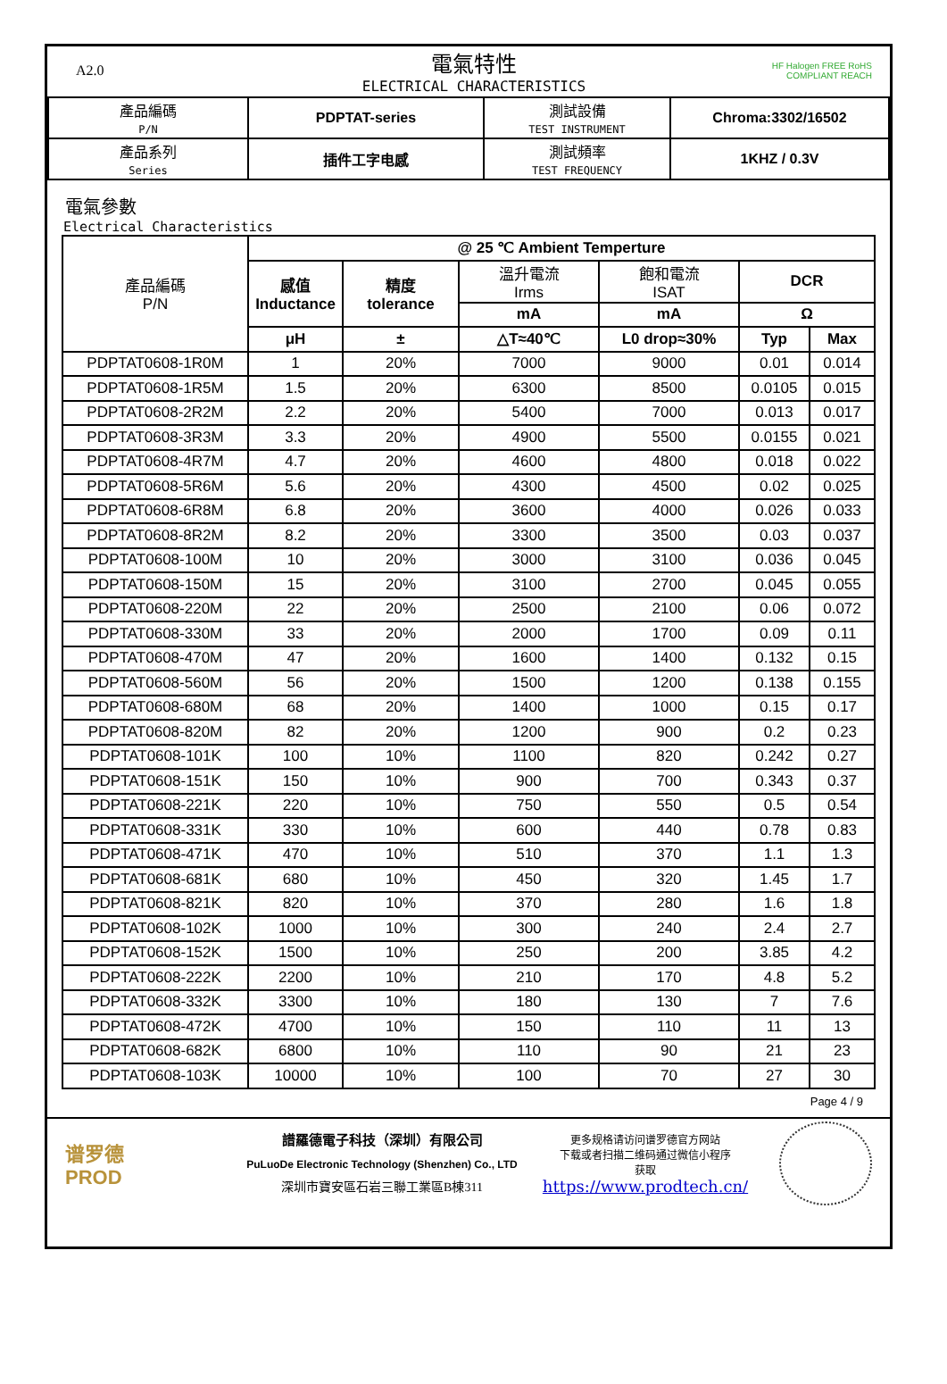A2.0
電氣特性
ELECTRICAL CHARACTERISTICS
HF Halogen FREE RoHS COMPLIANT REACH
| 產品編碼 P/N | PDPTAT-series | 測試設備 TEST INSTRUMENT | Chroma:3302/16502 |
| 產品系列 Series | 插件工字电感 | 測試頻率 TEST FREQUENCY | 1KHZ / 0.3V |
電氣參數
Electrical Characteristics
| 產品編碼 P/N | @ 25 ℃ Ambient Temperture | | | | | |
| | 感值 Inductance | 精度 tolerance | 溫升電流 Irms | 飽和電流 ISAT | DCR | |
| | | | mA | mA | Ω | |
| | μH | ± | △T≈40℃ | L0 drop≈30% | Typ | Max |
| PDPTAT0608-1R0M | 1 | 20% | 7000 | 9000 | 0.01 | 0.014 |
| PDPTAT0608-1R5M | 1.5 | 20% | 6300 | 8500 | 0.0105 | 0.015 |
| PDPTAT0608-2R2M | 2.2 | 20% | 5400 | 7000 | 0.013 | 0.017 |
| PDPTAT0608-3R3M | 3.3 | 20% | 4900 | 5500 | 0.0155 | 0.021 |
| PDPTAT0608-4R7M | 4.7 | 20% | 4600 | 4800 | 0.018 | 0.022 |
| PDPTAT0608-5R6M | 5.6 | 20% | 4300 | 4500 | 0.02 | 0.025 |
| PDPTAT0608-6R8M | 6.8 | 20% | 3600 | 4000 | 0.026 | 0.033 |
| PDPTAT0608-8R2M | 8.2 | 20% | 3300 | 3500 | 0.03 | 0.037 |
| PDPTAT0608-100M | 10 | 20% | 3000 | 3100 | 0.036 | 0.045 |
| PDPTAT0608-150M | 15 | 20% | 3100 | 2700 | 0.045 | 0.055 |
| PDPTAT0608-220M | 22 | 20% | 2500 | 2100 | 0.06 | 0.072 |
| PDPTAT0608-330M | 33 | 20% | 2000 | 1700 | 0.09 | 0.11 |
| PDPTAT0608-470M | 47 | 20% | 1600 | 1400 | 0.132 | 0.15 |
| PDPTAT0608-560M | 56 | 20% | 1500 | 1200 | 0.138 | 0.155 |
| PDPTAT0608-680M | 68 | 20% | 1400 | 1000 | 0.15 | 0.17 |
| PDPTAT0608-820M | 82 | 20% | 1200 | 900 | 0.2 | 0.23 |
| PDPTAT0608-101K | 100 | 10% | 1100 | 820 | 0.242 | 0.27 |
| PDPTAT0608-151K | 150 | 10% | 900 | 700 | 0.343 | 0.37 |
| PDPTAT0608-221K | 220 | 10% | 750 | 550 | 0.5 | 0.54 |
| PDPTAT0608-331K | 330 | 10% | 600 | 440 | 0.78 | 0.83 |
| PDPTAT0608-471K | 470 | 10% | 510 | 370 | 1.1 | 1.3 |
| PDPTAT0608-681K | 680 | 10% | 450 | 320 | 1.45 | 1.7 |
| PDPTAT0608-821K | 820 | 10% | 370 | 280 | 1.6 | 1.8 |
| PDPTAT0608-102K | 1000 | 10% | 300 | 240 | 2.4 | 2.7 |
| PDPTAT0608-152K | 1500 | 10% | 250 | 200 | 3.85 | 4.2 |
| PDPTAT0608-222K | 2200 | 10% | 210 | 170 | 4.8 | 5.2 |
| PDPTAT0608-332K | 3300 | 10% | 180 | 130 | 7 | 7.6 |
| PDPTAT0608-472K | 4700 | 10% | 150 | 110 | 11 | 13 |
| PDPTAT0608-682K | 6800 | 10% | 110 | 90 | 21 | 23 |
| PDPTAT0608-103K | 10000 | 10% | 100 | 70 | 27 | 30 |
Page 4 / 9
谱罗德
PROD
譜羅德電子科技（深圳）有限公司
PuLuoDe Electronic Technology (Shenzhen) Co., LTD
深圳市寶安區石岩三聯工業區B棟311
更多规格请访问谱罗德官方网站
下载或者扫描二维码通过微信小程序
获取
https://www.prodtech.cn/